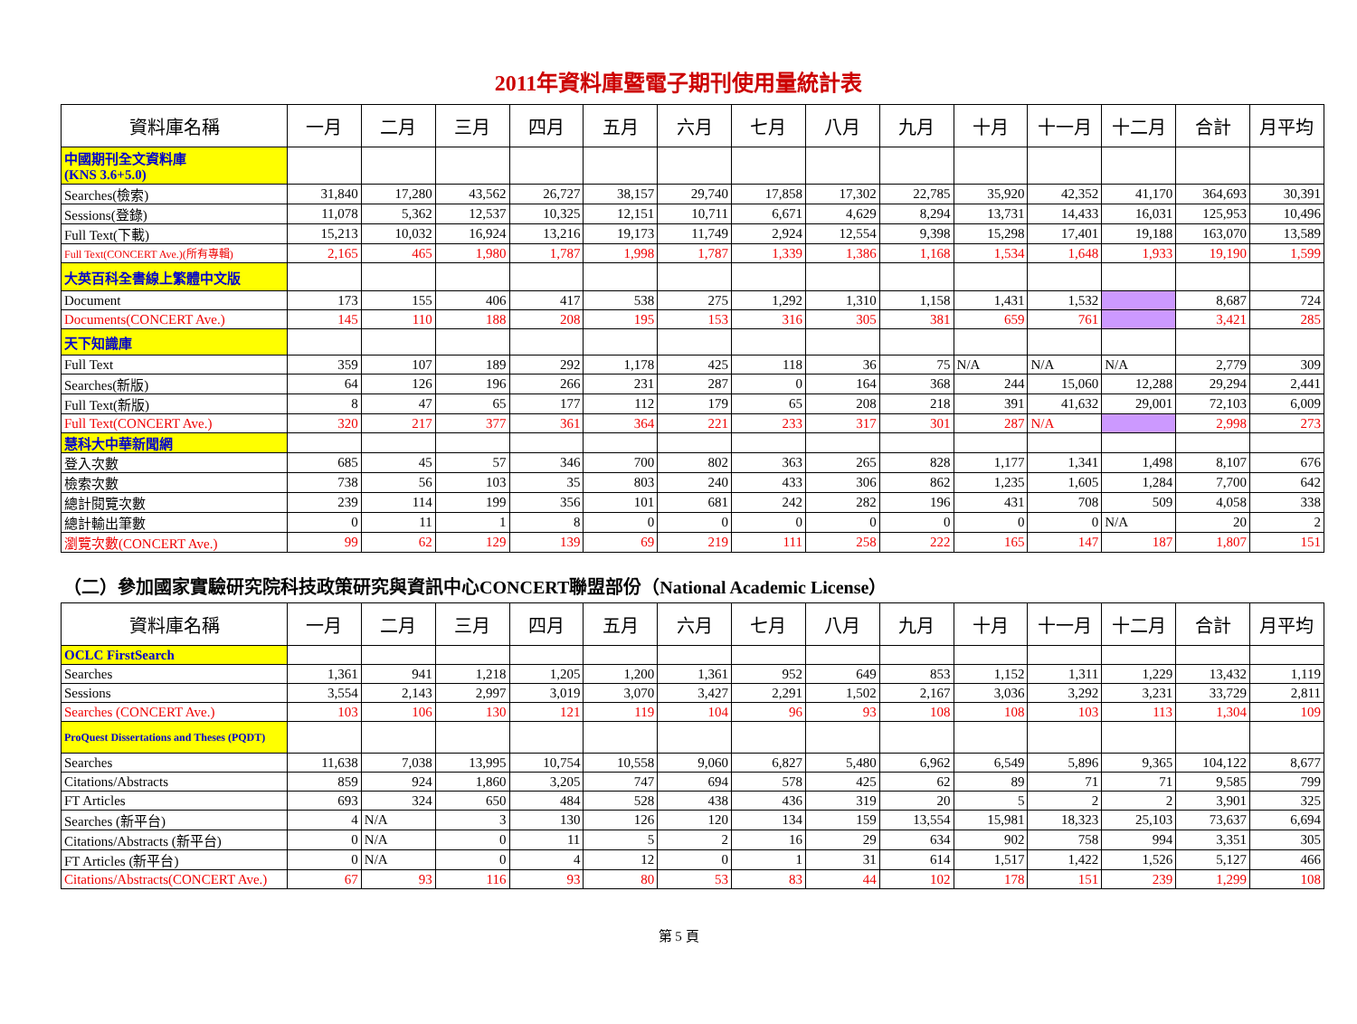2011年資料庫暨電子期刊使用量統計表
| 資料庫名稱 | 一月 | 二月 | 三月 | 四月 | 五月 | 六月 | 七月 | 八月 | 九月 | 十月 | 十一月 | 十二月 | 合計 | 月平均 |
| --- | --- | --- | --- | --- | --- | --- | --- | --- | --- | --- | --- | --- | --- | --- |
| 中國期刊全文資料庫 (KNS 3.6+5.0) | | | | | | | | | | | | | | |
| Searches(檢索) | 31,840 | 17,280 | 43,562 | 26,727 | 38,157 | 29,740 | 17,858 | 17,302 | 22,785 | 35,920 | 42,352 | 41,170 | 364,693 | 30,391 |
| Sessions(登錄) | 11,078 | 5,362 | 12,537 | 10,325 | 12,151 | 10,711 | 6,671 | 4,629 | 8,294 | 13,731 | 14,433 | 16,031 | 125,953 | 10,496 |
| Full Text(下載) | 15,213 | 10,032 | 16,924 | 13,216 | 19,173 | 11,749 | 2,924 | 12,554 | 9,398 | 15,298 | 17,401 | 19,188 | 163,070 | 13,589 |
| Full Text(CONCERT Ave.)(所有專輯) | 2,165 | 465 | 1,980 | 1,787 | 1,998 | 1,787 | 1,339 | 1,386 | 1,168 | 1,534 | 1,648 | 1,933 | 19,190 | 1,599 |
| 大英百科全書線上繁體中文版 | | | | | | | | | | | | | | |
| Document | 173 | 155 | 406 | 417 | 538 | 275 | 1,292 | 1,310 | 1,158 | 1,431 | 1,532 | | 8,687 | 724 |
| Documents(CONCERT Ave.) | 145 | 110 | 188 | 208 | 195 | 153 | 316 | 305 | 381 | 659 | 761 | | 3,421 | 285 |
| 天下知識庫 | | | | | | | | | | | | | | |
| Full Text | 359 | 107 | 189 | 292 | 1,178 | 425 | 118 | 36 | 75 | N/A | N/A | N/A | 2,779 | 309 |
| Searches(新版) | 64 | 126 | 196 | 266 | 231 | 287 | 0 | 164 | 368 | 244 | 15,060 | 12,288 | 29,294 | 2,441 |
| Full Text(新版) | 8 | 47 | 65 | 177 | 112 | 179 | 65 | 208 | 218 | 391 | 41,632 | 29,001 | 72,103 | 6,009 |
| Full Text(CONCERT Ave.) | 320 | 217 | 377 | 361 | 364 | 221 | 233 | 317 | 301 | 287 | N/A | | 2,998 | 273 |
| 慧科大中華新聞網 | | | | | | | | | | | | | | |
| 登入次數 | 685 | 45 | 57 | 346 | 700 | 802 | 363 | 265 | 828 | 1,177 | 1,341 | 1,498 | 8,107 | 676 |
| 檢索次數 | 738 | 56 | 103 | 35 | 803 | 240 | 433 | 306 | 862 | 1,235 | 1,605 | 1,284 | 7,700 | 642 |
| 總計閱覽次數 | 239 | 114 | 199 | 356 | 101 | 681 | 242 | 282 | 196 | 431 | 708 | 509 | 4,058 | 338 |
| 總計輸出筆數 | 0 | 11 | 1 | 8 | 0 | 0 | 0 | 0 | 0 | 0 | 0 | N/A | 20 | 2 |
| 瀏覽次數(CONCERT Ave.) | 99 | 62 | 129 | 139 | 69 | 219 | 111 | 258 | 222 | 165 | 147 | 187 | 1,807 | 151 |
（二）參加國家實驗研究院科技政策研究與資訊中心CONCERT聯盟部份（National Academic License）
| 資料庫名稱 | 一月 | 二月 | 三月 | 四月 | 五月 | 六月 | 七月 | 八月 | 九月 | 十月 | 十一月 | 十二月 | 合計 | 月平均 |
| --- | --- | --- | --- | --- | --- | --- | --- | --- | --- | --- | --- | --- | --- | --- |
| OCLC FirstSearch | | | | | | | | | | | | | | |
| Searches | 1,361 | 941 | 1,218 | 1,205 | 1,200 | 1,361 | 952 | 649 | 853 | 1,152 | 1,311 | 1,229 | 13,432 | 1,119 |
| Sessions | 3,554 | 2,143 | 2,997 | 3,019 | 3,070 | 3,427 | 2,291 | 1,502 | 2,167 | 3,036 | 3,292 | 3,231 | 33,729 | 2,811 |
| Searches (CONCERT Ave.) | 103 | 106 | 130 | 121 | 119 | 104 | 96 | 93 | 108 | 108 | 103 | 113 | 1,304 | 109 |
| ProQuest Dissertations and Theses (PQDT) | | | | | | | | | | | | | | |
| Searches | 11,638 | 7,038 | 13,995 | 10,754 | 10,558 | 9,060 | 6,827 | 5,480 | 6,962 | 6,549 | 5,896 | 9,365 | 104,122 | 8,677 |
| Citations/Abstracts | 859 | 924 | 1,860 | 3,205 | 747 | 694 | 578 | 425 | 62 | 89 | 71 | 71 | 9,585 | 799 |
| FT Articles | 693 | 324 | 650 | 484 | 528 | 438 | 436 | 319 | 20 | 5 | 2 | 2 | 3,901 | 325 |
| Searches (新平台) | 4 | N/A | 3 | 130 | 126 | 120 | 134 | 159 | 13,554 | 15,981 | 18,323 | 25,103 | 73,637 | 6,694 |
| Citations/Abstracts (新平台) | 0 | N/A | 0 | 11 | 5 | 2 | 16 | 29 | 634 | 902 | 758 | 994 | 3,351 | 305 |
| FT Articles (新平台) | 0 | N/A | 0 | 4 | 12 | 0 | 1 | 31 | 614 | 1,517 | 1,422 | 1,526 | 5,127 | 466 |
| Citations/Abstracts(CONCERT Ave.) | 67 | 93 | 116 | 93 | 80 | 53 | 83 | 44 | 102 | 178 | 151 | 239 | 1,299 | 108 |
第 5 頁